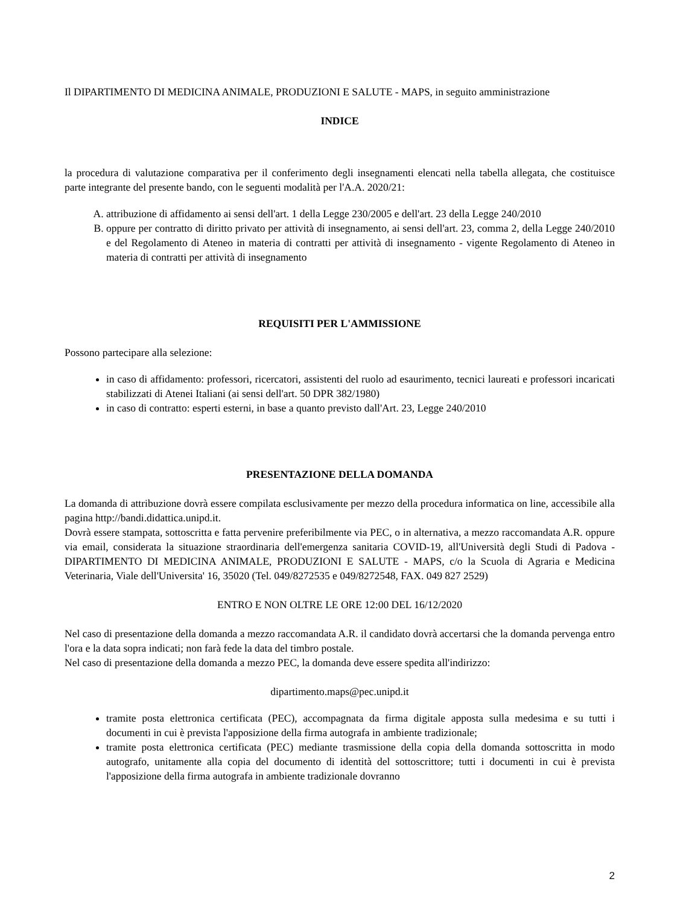Il DIPARTIMENTO DI MEDICINA ANIMALE, PRODUZIONI E SALUTE - MAPS, in seguito amministrazione
INDICE
la procedura di valutazione comparativa per il conferimento degli insegnamenti elencati nella tabella allegata, che costituisce parte integrante del presente bando, con le seguenti modalità per l'A.A. 2020/21:
A. attribuzione di affidamento ai sensi dell'art. 1 della Legge 230/2005 e dell'art. 23 della Legge 240/2010
B. oppure per contratto di diritto privato per attività di insegnamento, ai sensi dell'art. 23, comma 2, della Legge 240/2010 e del Regolamento di Ateneo in materia di contratti per attività di insegnamento - vigente Regolamento di Ateneo in materia di contratti per attività di insegnamento
REQUISITI PER L'AMMISSIONE
Possono partecipare alla selezione:
in caso di affidamento: professori, ricercatori, assistenti del ruolo ad esaurimento, tecnici laureati e professori incaricati stabilizzati di Atenei Italiani (ai sensi dell'art. 50 DPR 382/1980)
in caso di contratto: esperti esterni, in base a quanto previsto dall'Art. 23, Legge 240/2010
PRESENTAZIONE DELLA DOMANDA
La domanda di attribuzione dovrà essere compilata esclusivamente per mezzo della procedura informatica on line, accessibile alla pagina http://bandi.didattica.unipd.it.
Dovrà essere stampata, sottoscritta e fatta pervenire preferibilmente via PEC, o in alternativa, a mezzo raccomandata A.R. oppure via email, considerata la situazione straordinaria dell'emergenza sanitaria COVID-19, all'Università degli Studi di Padova - DIPARTIMENTO DI MEDICINA ANIMALE, PRODUZIONI E SALUTE - MAPS, c/o la Scuola di Agraria e Medicina Veterinaria, Viale dell'Universita' 16, 35020 (Tel. 049/8272535 e 049/8272548, FAX. 049 827 2529)
ENTRO E NON OLTRE LE ORE 12:00 DEL 16/12/2020
Nel caso di presentazione della domanda a mezzo raccomandata A.R. il candidato dovrà accertarsi che la domanda pervenga entro l'ora e la data sopra indicati; non farà fede la data del timbro postale.
Nel caso di presentazione della domanda a mezzo PEC, la domanda deve essere spedita all'indirizzo:
dipartimento.maps@pec.unipd.it
tramite posta elettronica certificata (PEC), accompagnata da firma digitale apposta sulla medesima e su tutti i documenti in cui è prevista l'apposizione della firma autografa in ambiente tradizionale;
tramite posta elettronica certificata (PEC) mediante trasmissione della copia della domanda sottoscritta in modo autografo, unitamente alla copia del documento di identità del sottoscrittore; tutti i documenti in cui è prevista l'apposizione della firma autografa in ambiente tradizionale dovranno
2